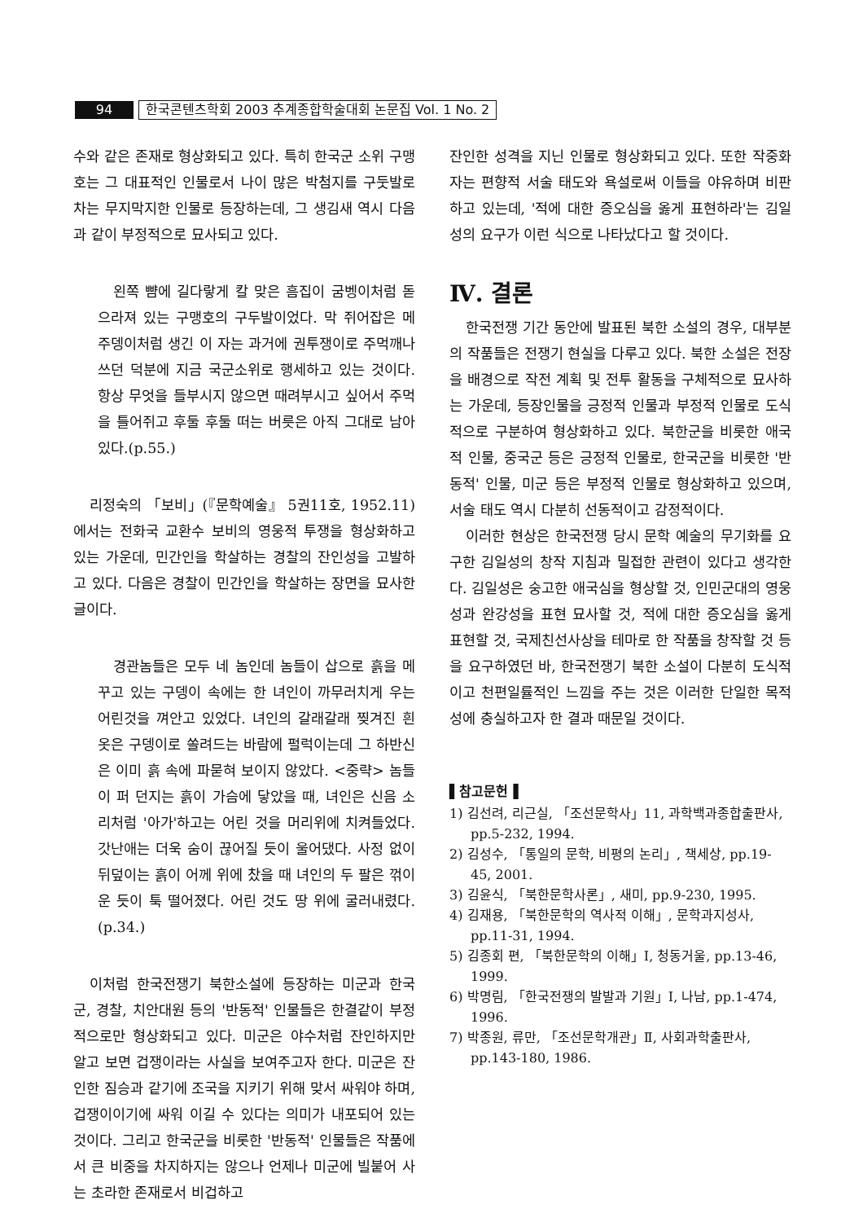94 한국콘텐츠학회 2003 추계종합학술대회 논문집 Vol. 1 No. 2
수와 같은 존재로 형상화되고 있다. 특히 한국군 소위 구맹호는 그 대표적인 인물로서 나이 많은 박첨지를 구둣발로 차는 무지막지한 인물로 등장하는데, 그 생김새 역시 다음과 같이 부정적으로 묘사되고 있다.
　왼쪽 뺨에 길다랗게 칼 맞은 흠집이 굼벵이처럼 돋으라져 있는 구맹호의 구두발이었다. 막 쥐어잡은 메주뎅이처럼 생긴 이 자는 과거에 권투쟁이로 주먹깨나 쓰던 덕분에 지금 국군소위로 행세하고 있는 것이다. 항상 무엇을 들부시지 않으면 때려부시고 싶어서 주먹을 틀어쥐고 후둘 후둘 떠는 버릇은 아직 그대로 남아 있다.(p.55.)
리정숙의 「보비」(『문학예술』 5권11호, 1952.11)에서는 전화국 교환수 보비의 영웅적 투쟁을 형상화하고 있는 가운데, 민간인을 학살하는 경찰의 잔인성을 고발하고 있다. 다음은 경찰이 민간인을 학살하는 장면을 묘사한 글이다.
　경관놈들은 모두 네 놈인데 놈들이 삽으로 흙을 메꾸고 있는 구뎅이 속에는 한 녀인이 까무러치게 우는 어린것을 껴안고 있었다. 녀인의 갈래갈래 찢겨진 흰 옷은 구뎅이로 쏠려드는 바람에 펄럭이는데 그 하반신은 이미 흙 속에 파묻혀 보이지 않았다. <중략> 놈들이 퍼 던지는 흙이 가슴에 닿았을 때, 녀인은 신음 소리처럼 '아가'하고는 어린 것을 머리위에 치켜들었다. 갓난애는 더욱 숨이 끊어질 듯이 울어댔다. 사정 없이 뒤덮이는 흙이 어께 위에 찼을 때 녀인의 두 팔은 꺾이운 듯이 툭 떨어졌다. 어린 것도 땅 위에 굴러내렸다.(p.34.)
이처럼 한국전쟁기 북한소설에 등장하는 미군과 한국군, 경찰, 치안대원 등의 '반동적' 인물들은 한결같이 부정적으로만 형상화되고 있다. 미군은 야수처럼 잔인하지만 알고 보면 겁쟁이라는 사실을 보여주고자 한다. 미군은 잔인한 짐승과 같기에 조국을 지키기 위해 맞서 싸워야 하며, 겁쟁이이기에 싸워 이길 수 있다는 의미가 내포되어 있는 것이다. 그리고 한국군을 비롯한 '반동적' 인물들은 작품에서 큰 비중을 차지하지는 않으나 언제나 미군에 빌붙어 사는 초라한 존재로서 비겁하고
잔인한 성격을 지닌 인물로 형상화되고 있다. 또한 작중화자는 편향적 서술 태도와 욕설로써 이들을 야유하며 비판하고 있는데, '적에 대한 증오심을 옳게 표현하라'는 김일성의 요구가 이런 식으로 나타났다고 할 것이다.
Ⅳ. 결론
한국전쟁 기간 동안에 발표된 북한 소설의 경우, 대부분의 작품들은 전쟁기 현실을 다루고 있다. 북한 소설은 전장을 배경으로 작전 계획 및 전투 활동을 구체적으로 묘사하는 가운데, 등장인물을 긍정적 인물과 부정적 인물로 도식적으로 구분하여 형상화하고 있다. 북한군을 비롯한 애국적 인물, 중국군 등은 긍정적 인물로, 한국군을 비롯한 '반동적' 인물, 미군 등은 부정적 인물로 형상화하고 있으며, 서술 태도 역시 다분히 선동적이고 감정적이다.
이러한 현상은 한국전쟁 당시 문학 예술의 무기화를 요구한 김일성의 창작 지침과 밀접한 관련이 있다고 생각한다. 김일성은 숭고한 애국심을 형상할 것, 인민군대의 영웅성과 완강성을 표현 묘사할 것, 적에 대한 증오심을 옳게 표현할 것, 국제친선사상을 테마로 한 작품을 창작할 것 등을 요구하였던 바, 한국전쟁기 북한 소설이 다분히 도식적이고 천편일률적인 느낌을 주는 것은 이러한 단일한 목적성에 충실하고자 한 결과 때문일 것이다.
▌참고문헌▐
1) 김선려, 리근실, 「조선문학사」11, 과학백과종합출판사, pp.5-232, 1994.
2) 김성수, 「통일의 문학, 비평의 논리」, 책세상, pp.19-45, 2001.
3) 김윤식, 「북한문학사론」, 새미, pp.9-230, 1995.
4) 김재용, 「북한문학의 역사적 이해」, 문학과지성사, pp.11-31, 1994.
5) 김종회 편, 「북한문학의 이해」Ⅰ, 청동거울, pp.13-46, 1999.
6) 박명림, 「한국전쟁의 발발과 기원」Ⅰ, 나남, pp.1-474, 1996.
7) 박종원, 류만, 「조선문학개관」Ⅱ, 사회과학출판사, pp.143-180, 1986.